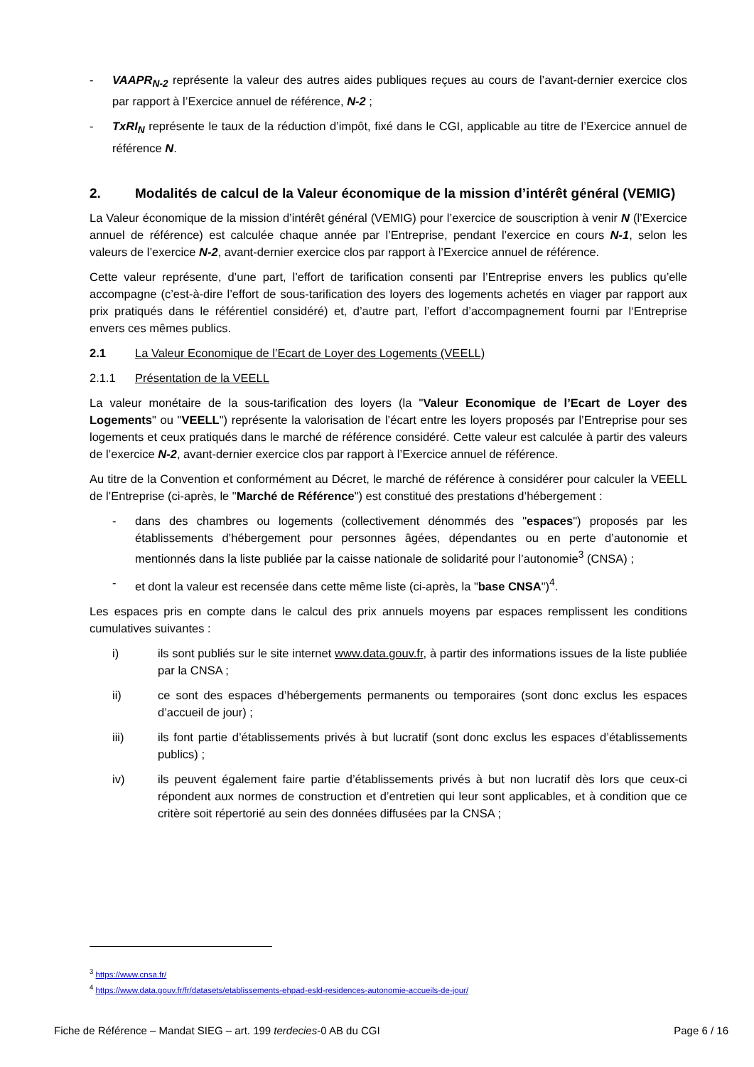- VAAPR<sub>N-2</sub> représente la valeur des autres aides publiques reçues au cours de l’avant-dernier exercice clos par rapport à l’Exercice annuel de référence, N-2 ;
- TxRI<sub>N</sub> représente le taux de la réduction d’impôt, fixé dans le CGI, applicable au titre de l’Exercice annuel de référence N.
2. Modalités de calcul de la Valeur économique de la mission d’intérêt général (VEMIG)
La Valeur économique de la mission d’intérêt général (VEMIG) pour l’exercice de souscription à venir N (l’Exercice annuel de référence) est calculée chaque année par l’Entreprise, pendant l’exercice en cours N-1, selon les valeurs de l’exercice N-2, avant-dernier exercice clos par rapport à l’Exercice annuel de référence.
Cette valeur représente, d’une part, l’effort de tarification consenti par l’Entreprise envers les publics qu’elle accompagne (c’est-à-dire l’effort de sous-tarification des loyers des logements achetés en viager par rapport aux prix pratiqués dans le référentiel considéré) et, d’autre part, l’effort d’accompagnement fourni par l‘Entreprise envers ces mêmes publics.
2.1 La Valeur Economique de l’Ecart de Loyer des Logements (VEELL)
2.1.1 Présentation de la VEELL
La valeur monétaire de la sous-tarification des loyers (la "Valeur Economique de l’Ecart de Loyer des Logements" ou "VEELL") représente la valorisation de l’écart entre les loyers proposés par l’Entreprise pour ses logements et ceux pratiqués dans le marché de référence considéré. Cette valeur est calculée à partir des valeurs de l’exercice N-2, avant-dernier exercice clos par rapport à l’Exercice annuel de référence.
Au titre de la Convention et conformément au Décret, le marché de référence à considérer pour calculer la VEELL de l’Entreprise (ci-après, le "Marché de Référence") est constitué des prestations d’hébergement :
- dans des chambres ou logements (collectivement dénommés des "espaces") proposés par les établissements d’hébergement pour personnes âgées, dépendantes ou en perte d’autonomie et mentionnés dans la liste publiée par la caisse nationale de solidarité pour l’autonomie<sup>3</sup> (CNSA) ;
- et dont la valeur est recensée dans cette même liste (ci-après, la "base CNSA")<sup>4</sup>.
Les espaces pris en compte dans le calcul des prix annuels moyens par espaces remplissent les conditions cumulatives suivantes :
i) ils sont publiés sur le site internet www.data.gouv.fr, à partir des informations issues de la liste publiée par la CNSA ;
ii) ce sont des espaces d’hébergements permanents ou temporaires (sont donc exclus les espaces d’accueil de jour) ;
iii) ils font partie d’établissements privés à but lucratif (sont donc exclus les espaces d’établissements publics) ;
iv) ils peuvent également faire partie d’établissements privés à but non lucratif dès lors que ceux-ci répondent aux normes de construction et d’entretien qui leur sont applicables, et à condition que ce critère soit répertorié au sein des données diffusées par la CNSA ;
<sup>3</sup> https://www.cnsa.fr/
<sup>4</sup> https://www.data.gouv.fr/fr/datasets/etablissements-ehpad-esld-residences-autonomie-accueils-de-jour/
Fiche de Référence – Mandat SIEG – art. 199 terdecies-0 AB du CGI Page 6 / 16